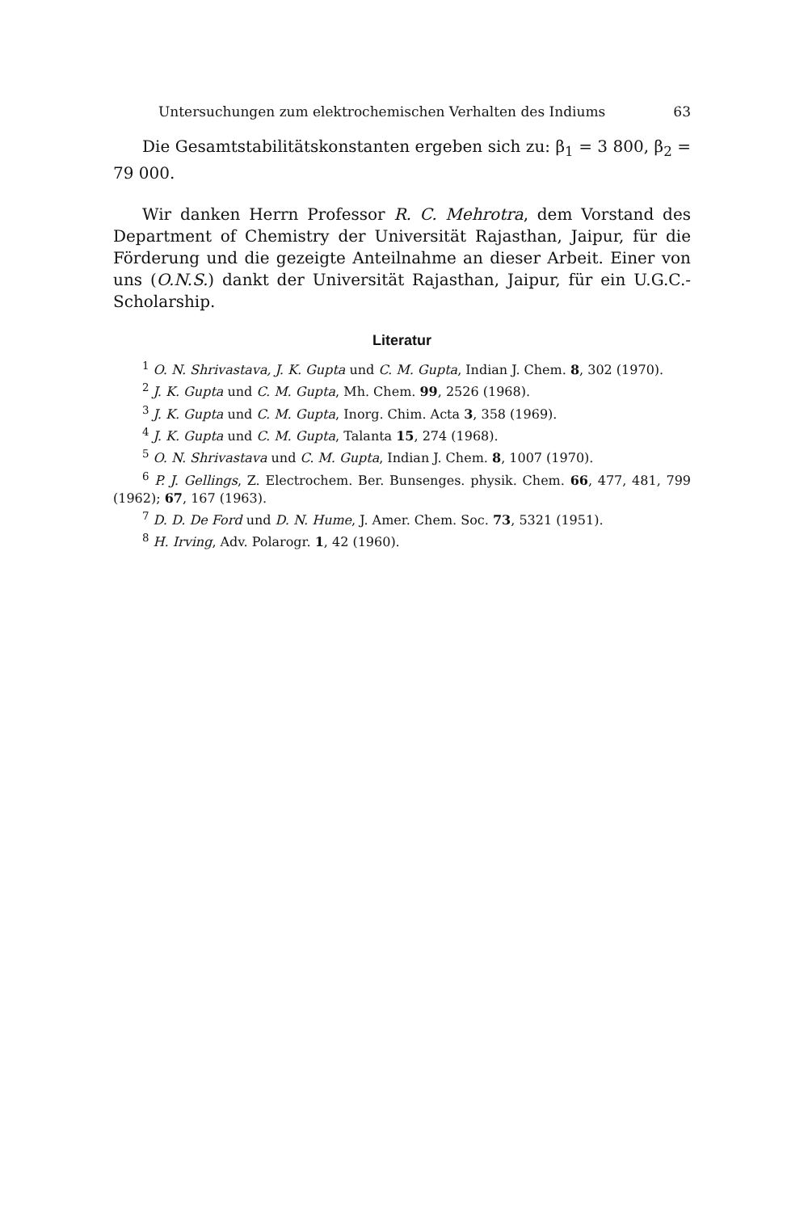Untersuchungen zum elektrochemischen Verhalten des Indiums 63
Die Gesamtstabilitätskonstanten ergeben sich zu: β<sub>1</sub> = 3 800, β<sub>2</sub> = 79 000.
Wir danken Herrn Professor R. C. Mehrotra, dem Vorstand des Department of Chemistry der Universität Rajasthan, Jaipur, für die Förderung und die gezeigte Anteilnahme an dieser Arbeit. Einer von uns (O.N.S.) dankt der Universität Rajasthan, Jaipur, für ein U.G.C.-Scholarship.
Literatur
<sup>1</sup> O. N. Shrivastava, J. K. Gupta und C. M. Gupta, Indian J. Chem. 8, 302 (1970).
<sup>2</sup> J. K. Gupta und C. M. Gupta, Mh. Chem. 99, 2526 (1968).
<sup>3</sup> J. K. Gupta und C. M. Gupta, Inorg. Chim. Acta 3, 358 (1969).
<sup>4</sup> J. K. Gupta und C. M. Gupta, Talanta 15, 274 (1968).
<sup>5</sup> O. N. Shrivastava und C. M. Gupta, Indian J. Chem. 8, 1007 (1970).
<sup>6</sup> P. J. Gellings, Z. Electrochem. Ber. Bunsenges. physik. Chem. 66, 477, 481, 799 (1962); 67, 167 (1963).
<sup>7</sup> D. D. De Ford und D. N. Hume, J. Amer. Chem. Soc. 73, 5321 (1951).
<sup>8</sup> H. Irving, Adv. Polarogr. 1, 42 (1960).